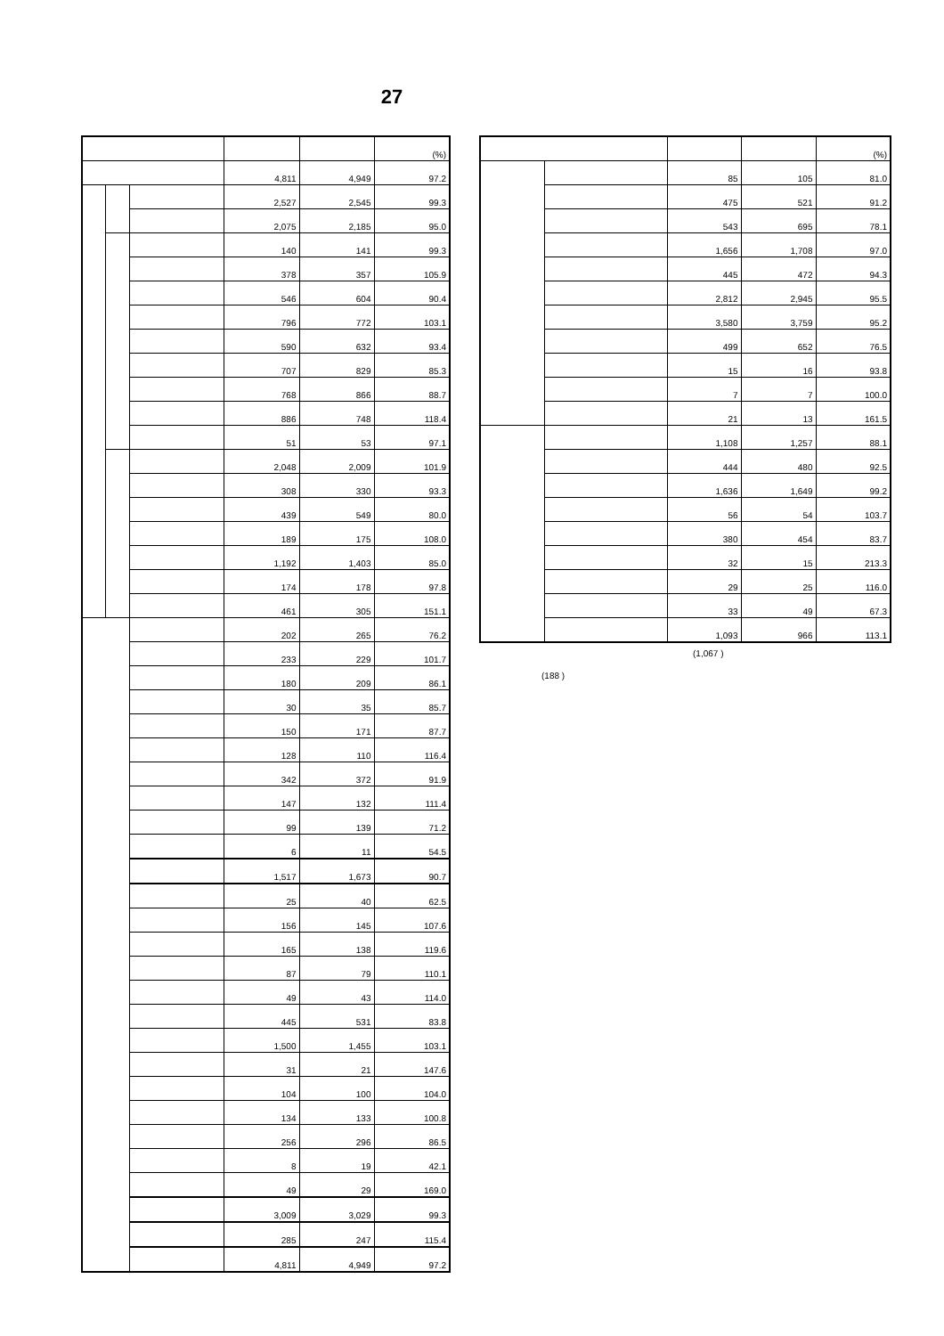27
| | | | | | (%) |
| --- | --- | --- | --- | --- | --- |
| | | | 4,811 | 4,949 | 97.2 |
| | | | 2,527 | 2,545 | 99.3 |
| | | | 2,075 | 2,185 | 95.0 |
| | | | 140 | 141 | 99.3 |
| | | | 378 | 357 | 105.9 |
| | | | 546 | 604 | 90.4 |
| | | | 796 | 772 | 103.1 |
| | | | 590 | 632 | 93.4 |
| | | | 707 | 829 | 85.3 |
| | | | 768 | 866 | 88.7 |
| | | | 886 | 748 | 118.4 |
| | | | 51 | 53 | 97.1 |
| | | | 2,048 | 2,009 | 101.9 |
| | | | 308 | 330 | 93.3 |
| | | | 439 | 549 | 80.0 |
| | | | 189 | 175 | 108.0 |
| | | | 1,192 | 1,403 | 85.0 |
| | | | 174 | 178 | 97.8 |
| | | | 461 | 305 | 151.1 |
| | | | 202 | 265 | 76.2 |
| | | | 233 | 229 | 101.7 |
| | | | 180 | 209 | 86.1 |
| | | | 30 | 35 | 85.7 |
| | | | 150 | 171 | 87.7 |
| | | | 128 | 110 | 116.4 |
| | | | 342 | 372 | 91.9 |
| | | | 147 | 132 | 111.4 |
| | | | 99 | 139 | 71.2 |
| | | | 6 | 11 | 54.5 |
| | | | 1,517 | 1,673 | 90.7 |
| | | | 25 | 40 | 62.5 |
| | | | 156 | 145 | 107.6 |
| | | | 165 | 138 | 119.6 |
| | | | 87 | 79 | 110.1 |
| | | | 49 | 43 | 114.0 |
| | | | 445 | 531 | 83.8 |
| | | | 1,500 | 1,455 | 103.1 |
| | | | 31 | 21 | 147.6 |
| | | | 104 | 100 | 104.0 |
| | | | 134 | 133 | 100.8 |
| | | | 256 | 296 | 86.5 |
| | | | 8 | 19 | 42.1 |
| | | | 49 | 29 | 169.0 |
| | | | 3,009 | 3,029 | 99.3 |
| | | | 285 | 247 | 115.4 |
| | | | 4,811 | 4,949 | 97.2 |
| | | | | (%) |
| --- | --- | --- | --- | --- |
| | | 85 | 105 | 81.0 |
| | | 475 | 521 | 91.2 |
| | | 543 | 695 | 78.1 |
| | | 1,656 | 1,708 | 97.0 |
| | | 445 | 472 | 94.3 |
| | | 2,812 | 2,945 | 95.5 |
| | | 3,580 | 3,759 | 95.2 |
| | | 499 | 652 | 76.5 |
| | | 15 | 16 | 93.8 |
| | | 7 | 7 | 100.0 |
| | | 21 | 13 | 161.5 |
| | | 1,108 | 1,257 | 88.1 |
| | | 444 | 480 | 92.5 |
| | | 1,636 | 1,649 | 99.2 |
| | | 56 | 54 | 103.7 |
| | | 380 | 454 | 83.7 |
| | | 32 | 15 | 213.3 |
| | | 29 | 25 | 116.0 |
| | | 33 | 49 | 67.3 |
| | | 1,093 | 966 | 113.1 |
(1,067 )
(188 )